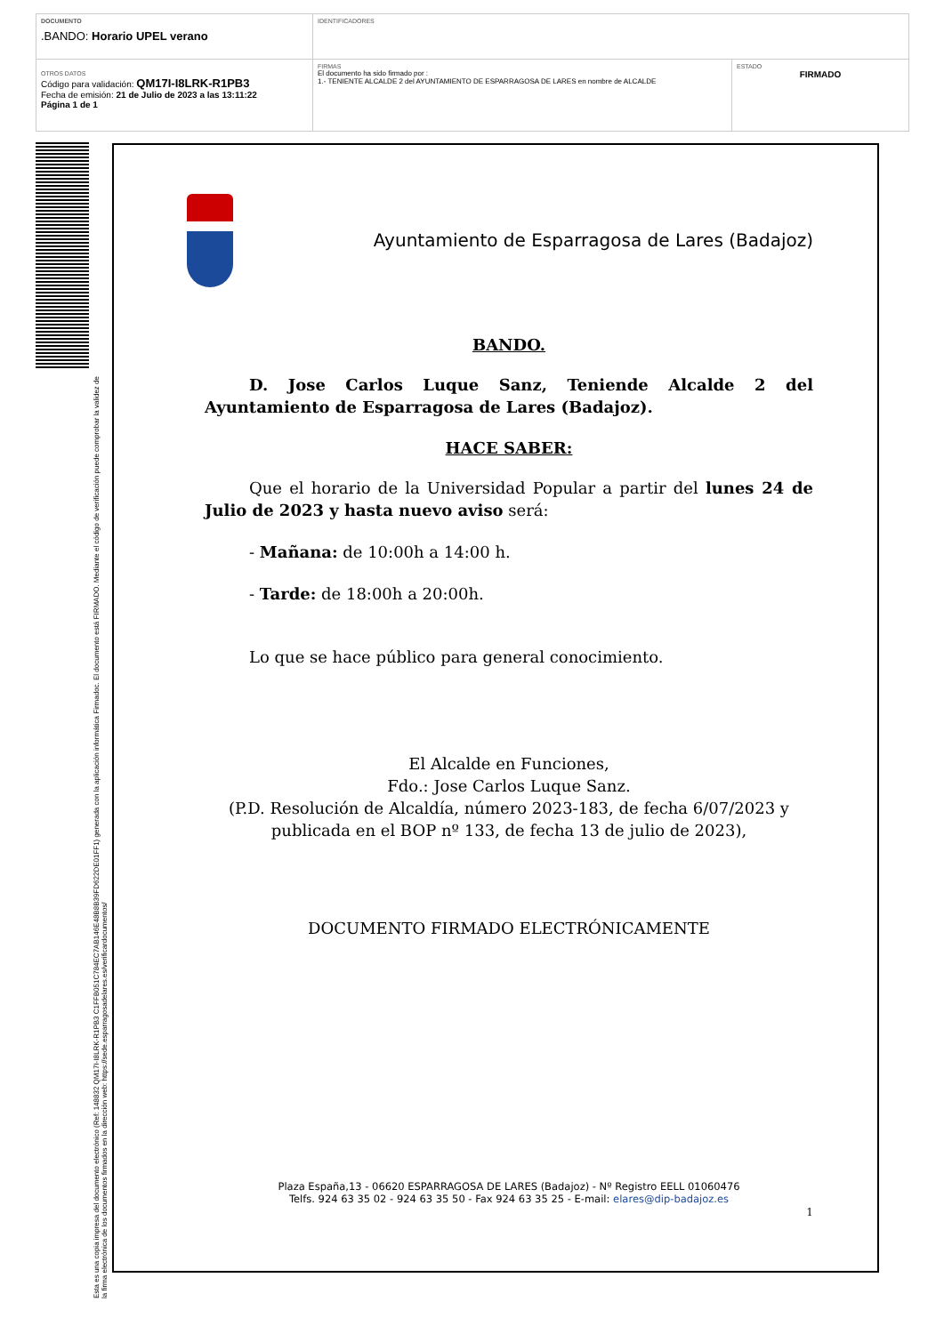| DOCUMENTO .BANDO: Horario UPEL verano | IDENTIFICADORES | |
| OTROS DATOS Código para validación: QM17I-I8LRK-R1PB3 Fecha de emisión: 21 de Julio de 2023 a las 13:11:22 Página 1 de 1 | FIRMAS El documento ha sido firmado por : 1.- TENIENTE ALCALDE 2 del AYUNTAMIENTO DE ESPARRAGOSA DE LARES en nombre de ALCALDE | ESTADO FIRMADO |
Esta es una copia impresa del documento electrónico (Ref: 148832 QM17I-I8LRK-R1PB3 C1FFB051C784EC7AB146E48B8B39FD622DE01FF1) generada con la aplicación informática Firmadoc. El documento está FIRMADO. Mediante el código de verificación puede comprobar la validez de la firma electrónica de los documentos firmados en la dirección web: https://sede.esparragosadelares.es/verificardocumentos/
Ayuntamiento de Esparragosa de Lares (Badajoz)
BANDO.
D. Jose Carlos Luque Sanz, Teniende Alcalde 2 del Ayuntamiento de Esparragosa de Lares (Badajoz).
HACE SABER:
Que el horario de la Universidad Popular a partir del lunes 24 de Julio de 2023 y hasta nuevo aviso será:
- Mañana: de 10:00h a 14:00 h.
- Tarde: de 18:00h a 20:00h.
Lo que se hace público para general conocimiento.
El Alcalde en Funciones,
Fdo.: Jose Carlos Luque Sanz.
(P.D. Resolución de Alcaldía, número 2023-183, de fecha 6/07/2023 y publicada en el BOP nº 133, de fecha 13 de julio de 2023),
DOCUMENTO FIRMADO ELECTRÓNICAMENTE
Plaza España,13 - 06620 ESPARRAGOSA DE LARES (Badajoz) - Nº Registro EELL 01060476
Telfs. 924 63 35 02 - 924 63 35 50 - Fax 924 63 35 25 - E-mail: elares@dip-badajoz.es
1